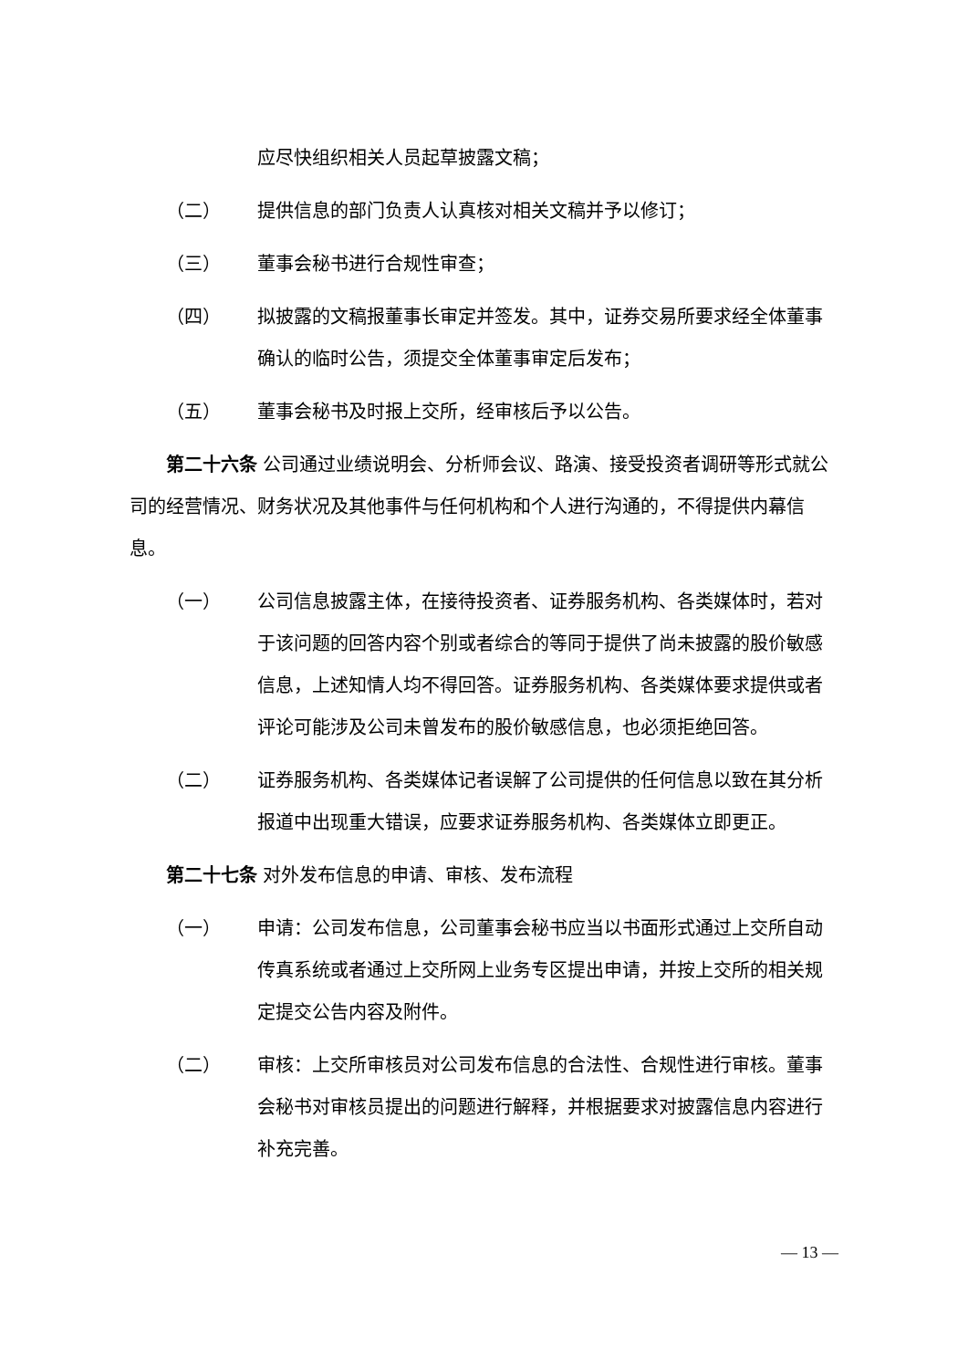应尽快组织相关人员起草披露文稿；
（二） 提供信息的部门负责人认真核对相关文稿并予以修订；
（三） 董事会秘书进行合规性审查；
（四） 拟披露的文稿报董事长审定并签发。其中，证券交易所要求经全体董事确认的临时公告，须提交全体董事审定后发布；
（五） 董事会秘书及时报上交所，经审核后予以公告。
第二十六条 公司通过业绩说明会、分析师会议、路演、接受投资者调研等形式就公司的经营情况、财务状况及其他事件与任何机构和个人进行沟通的，不得提供内幕信息。
（一） 公司信息披露主体，在接待投资者、证券服务机构、各类媒体时，若对于该问题的回答内容个别或者综合的等同于提供了尚未披露的股价敏感信息，上述知情人均不得回答。证券服务机构、各类媒体要求提供或者评论可能涉及公司未曾发布的股价敏感信息，也必须拒绝回答。
（二） 证券服务机构、各类媒体记者误解了公司提供的任何信息以致在其分析报道中出现重大错误，应要求证券服务机构、各类媒体立即更正。
第二十七条 对外发布信息的申请、审核、发布流程
（一） 申请：公司发布信息，公司董事会秘书应当以书面形式通过上交所自动传真系统或者通过上交所网上业务专区提出申请，并按上交所的相关规定提交公告内容及附件。
（二） 审核：上交所审核员对公司发布信息的合法性、合规性进行审核。董事会秘书对审核员提出的问题进行解释，并根据要求对披露信息内容进行补充完善。
— 13 —